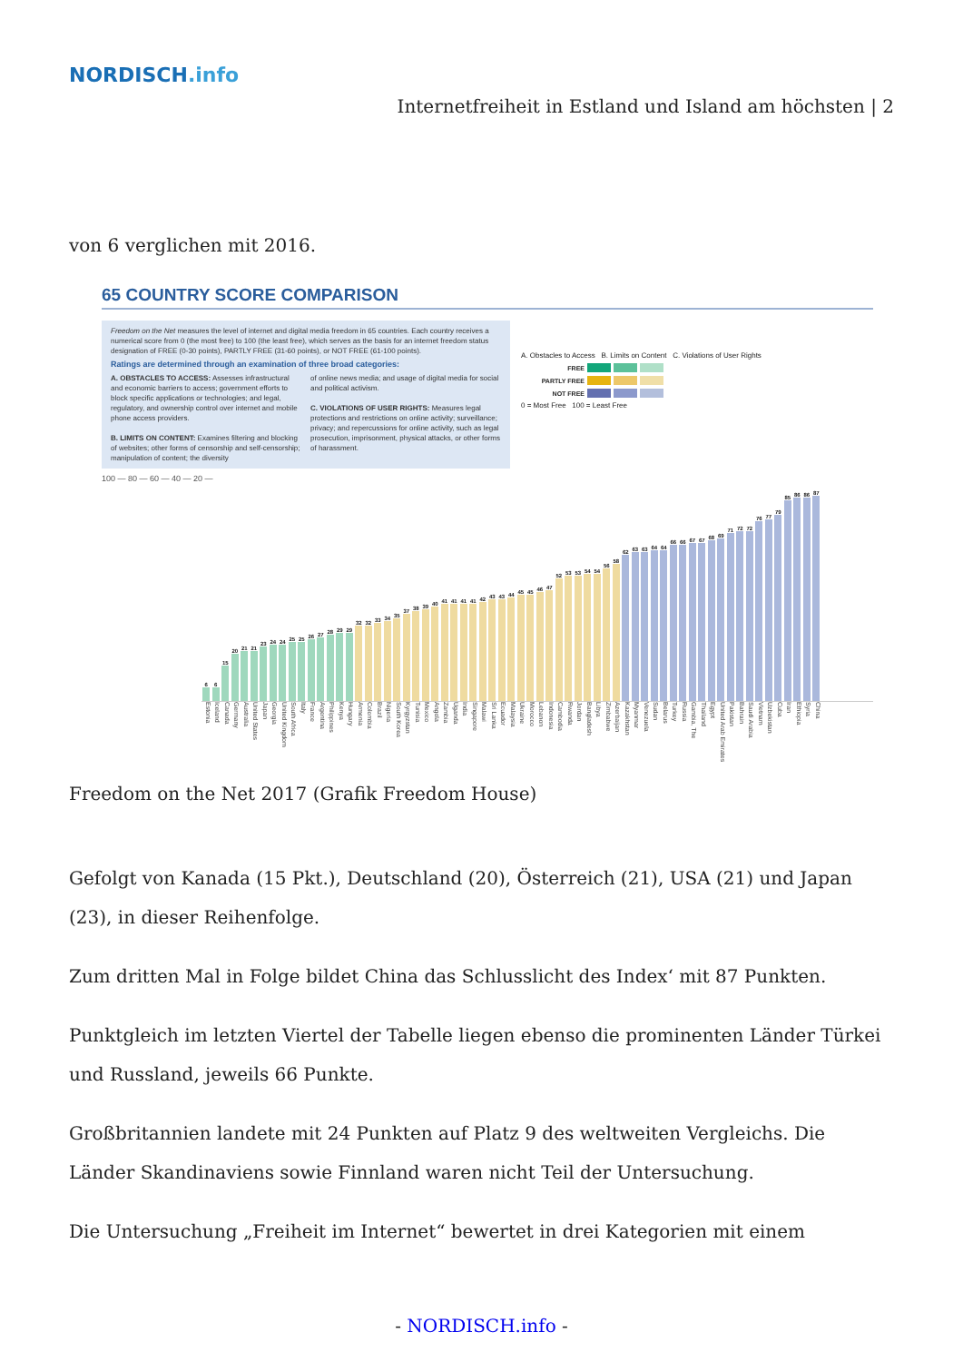NORDISCH.info
Internetfreiheit in Estland und Island am höchsten | 2
von 6 verglichen mit 2016.
65 COUNTRY SCORE COMPARISON
Freedom on the Net measures the level of internet and digital media freedom in 65 countries. Each country receives a numerical score from 0 (the most free) to 100 (the least free), which serves as the basis for an internet freedom status designation of FREE (0-30 points), PARTLY FREE (31-60 points), or NOT FREE (61-100 points).
Ratings are determined through an examination of three broad categories:
A. OBSTACLES TO ACCESS: Assesses infrastructural and economic barriers to access; government efforts to block specific applications or technologies; and legal, regulatory, and ownership control over internet and mobile phone access providers.
B. LIMITS ON CONTENT: Examines filtering and blocking of websites; other forms of censorship and self-censorship; manipulation of content; the diversity
of online news media; and usage of digital media for social and political activism.
C. VIOLATIONS OF USER RIGHTS: Measures legal protections and restrictions on online activity; surveillance; privacy; and repercussions for online activity, such as legal prosecution, imprisonment, physical attacks, or other forms of harassment.
A. Obstacles to Access B. Limits on Content C. Violations of User Rights
FREE
PARTLY FREE
NOT FREE
0 = Most Free 100 = Least Free
100 — 80 — 60 — 40 — 20 —
6
6
15
20
21
21
23
24
24
25
25
26
27
28
29
29
32
32
33
34
35
37
38
39
40
41
41
41
41
42
43
43
44
45
45
46
47
52
53
53
54
54
56
58
62
63
63
64
64
66
66
67
67
68
69
71
72
72
76
77
79
85
86
86
87
Estonia Iceland Canada Germany Australia United States Japan Georgia United Kingdom South Africa Italy France Argentina Philippines Kenya Hungary Armenia Colombia Brazil Nigeria South Korea Kyrgyzstan Tunisia Mexico Angola Zambia Uganda India Singapore Malawi Sri Lanka Ecuador Malaysia Ukraine Morocco Lebanon Indonesia Cambodia Rwanda Jordan Bangladesh Libya Zimbabwe Azerbaijan Kazakhstan Myanmar Venezuela Sudan Belarus Turkey Russia Gambia, The Thailand Egypt United Arab Emirates Pakistan Bahrain Saudi Arabia Vietnam Uzbekistan Cuba Iran Ethiopia Syria China
Freedom on the Net 2017 (Grafik Freedom House)
Gefolgt von Kanada (15 Pkt.), Deutschland (20), Österreich (21), USA (21) und Japan (23), in dieser Reihenfolge.
Zum dritten Mal in Folge bildet China das Schlusslicht des Index‘ mit 87 Punkten.
Punktgleich im letzten Viertel der Tabelle liegen ebenso die prominenten Länder Türkei und Russland, jeweils 66 Punkte.
Großbritannien landete mit 24 Punkten auf Platz 9 des weltweiten Vergleichs. Die Länder Skandinaviens sowie Finnland waren nicht Teil der Untersuchung.
Die Untersuchung „Freiheit im Internet“ bewertet in drei Kategorien mit einem
- NORDISCH.info -